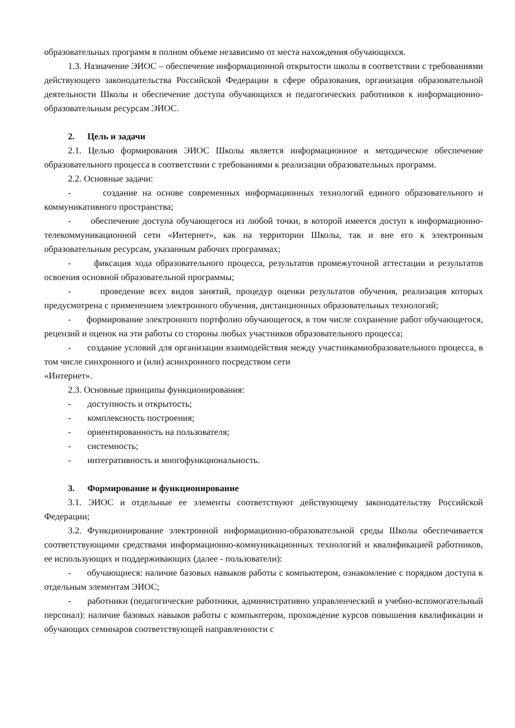образовательных программ в полном объеме независимо от места нахождения обучающихся.
1.3. Назначение ЭИОС – обеспечение информационной открытости школы в соответствии с требованиями действующего законодательства Российской Федерации в сфере образования, организация образовательной деятельности Школы и обеспечение доступа обучающихся и педагогических работников к информационно-образовательным ресурсам ЭИОС.
2. Цель и задачи
2.1. Целью формирования ЭИОС Школы является информационное и методическое обеспечение образовательного процесса в соответствии с требованиями к реализации образовательных программ.
2.2. Основные задачи:
- создание на основе современных информационных технологий единого образовательного и коммуникативного пространства;
- обеспечение доступа обучающегося из любой точки, в которой имеется доступ к информационно-телекоммуникационной сети «Интернет», как на территории Школы, так и вне его к электронным образовательным ресурсам, указанным рабочих программах;
- фиксация хода образовательного процесса, результатов промежуточной аттестации и результатов освоения основной образовательной программы;
- проведение всех видов занятий, процедур оценки результатов обучения, реализация которых предусмотрена с применением электронного обучения, дистанционных образовательных технологий;
- формирование электронного портфолио обучающегося, в том числе сохранение работ обучающегося, рецензий и оценок на эти работы со стороны любых участников образовательного процесса;
- создание условий для организации взаимодействия между участникамиобразовательного процесса, в том числе синхронного и (или) асинхронного посредством сети
«Интернет».
2.3. Основные принципы функционирования:
- доступность и открытость;
- комплексность построения;
- ориентированность на пользователя;
- системность;
- интегративность и многофункциональность.
3. Формирование и функционирование
3.1. ЭИОС и отдельные ее элементы соответствуют действующему законодательству Российской Федерации;
3.2. Функционирование электронной информационно-образовательной среды Школы обеспечивается соответствующими средствами информационно-коммуникационных технологий и квалификацией работников, ее использующих и поддерживающих (далее - пользователи):
- обучающиеся: наличие базовых навыков работы с компьютером, ознакомление с порядком доступа к отдельным элементам ЭИОС;
- работники (педагогические работники, административно управленческий и учебно-вспомогательный персонал): наличие базовых навыков работы с компьютером, прохождение курсов повышения квалификации и обучающих семинаров соответствующей направленности с